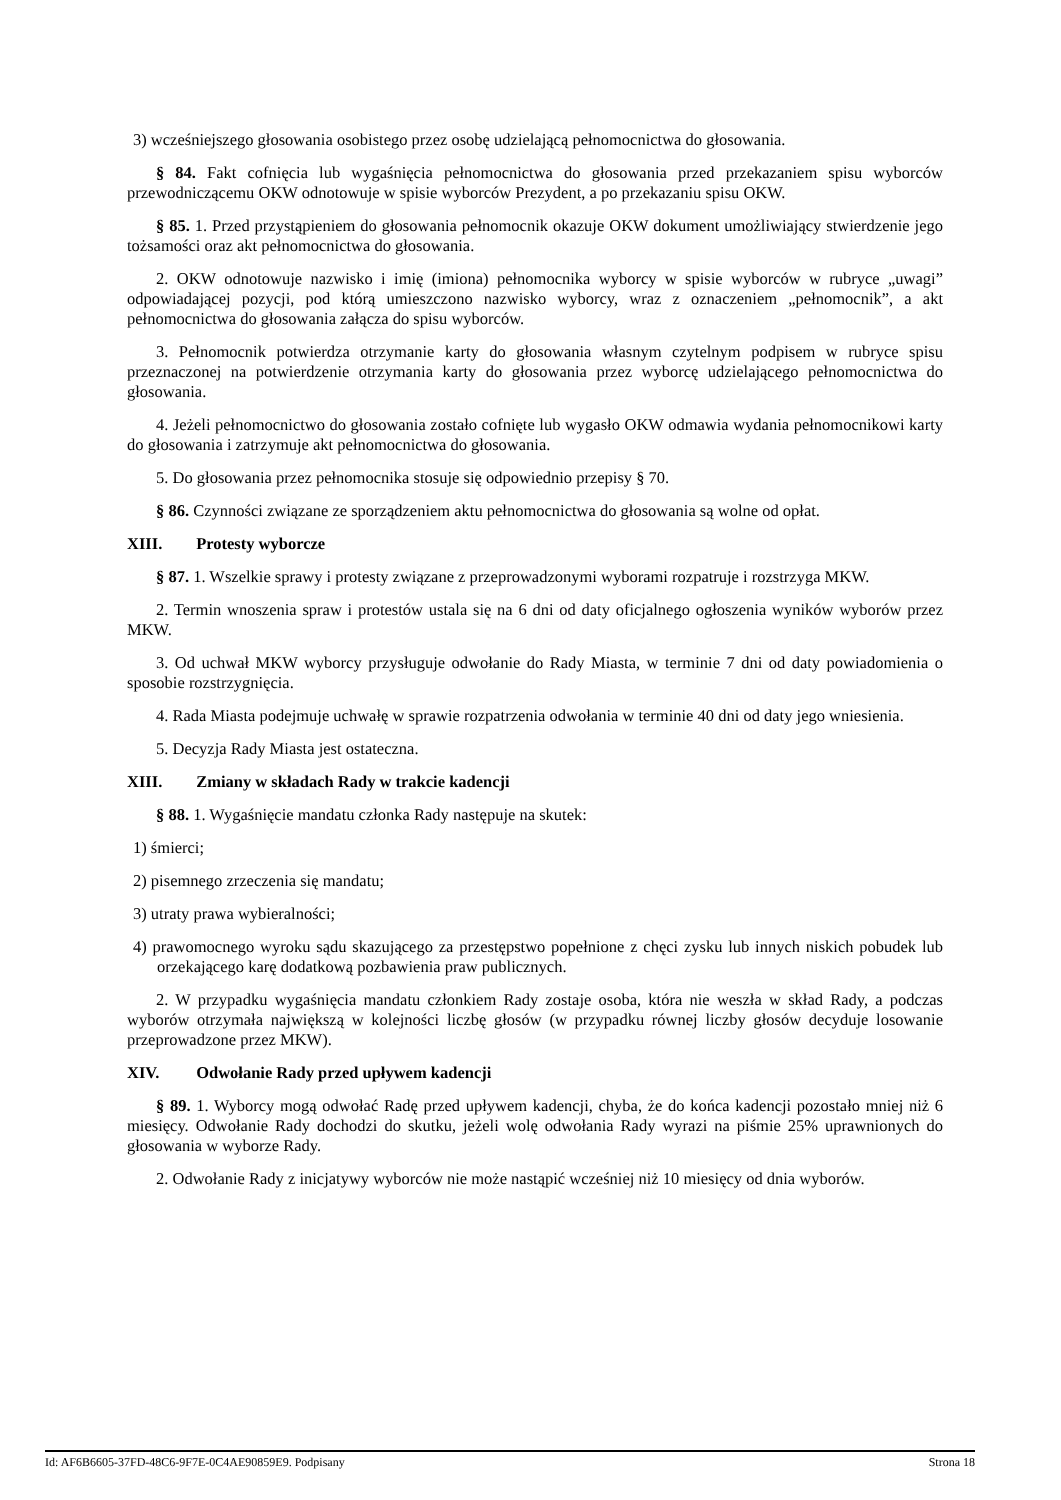3) wcześniejszego głosowania osobistego przez osobę udzielającą pełnomocnictwa do głosowania.
§ 84. Fakt cofnięcia lub wygaśnięcia pełnomocnictwa do głosowania przed przekazaniem spisu wyborców przewodniczącemu OKW odnotowuje w spisie wyborców Prezydent, a po przekazaniu spisu OKW.
§ 85. 1. Przed przystąpieniem do głosowania pełnomocnik okazuje OKW dokument umożliwiający stwierdzenie jego tożsamości oraz akt pełnomocnictwa do głosowania.
2. OKW odnotowuje nazwisko i imię (imiona) pełnomocnika wyborcy w spisie wyborców w rubryce „uwagi” odpowiadającej pozycji, pod którą umieszczono nazwisko wyborcy, wraz z oznaczeniem „pełnomocnik”, a akt pełnomocnictwa do głosowania załącza do spisu wyborców.
3. Pełnomocnik potwierdza otrzymanie karty do głosowania własnym czytelnym podpisem w rubryce spisu przeznaczonej na potwierdzenie otrzymania karty do głosowania przez wyborcę udzielającego pełnomocnictwa do głosowania.
4. Jeżeli pełnomocnictwo do głosowania zostało cofnięte lub wygasło OKW odmawia wydania pełnomocnikowi karty do głosowania i zatrzymuje akt pełnomocnictwa do głosowania.
5. Do głosowania przez pełnomocnika stosuje się odpowiednio przepisy § 70.
§ 86. Czynności związane ze sporządzeniem aktu pełnomocnictwa do głosowania są wolne od opłat.
XIII. Protesty wyborcze
§ 87. 1. Wszelkie sprawy i protesty związane z przeprowadzonymi wyborami rozpatruje i rozstrzyga MKW.
2. Termin wnoszenia spraw i protestów ustala się na 6 dni od daty oficjalnego ogłoszenia wyników wyborów przez MKW.
3. Od uchwał MKW wyborcy przysługuje odwołanie do Rady Miasta, w terminie 7 dni od daty powiadomienia o sposobie rozstrzygnięcia.
4. Rada Miasta podejmuje uchwałę w sprawie rozpatrzenia odwołania w terminie 40 dni od daty jego wniesienia.
5. Decyzja Rady Miasta jest ostateczna.
XIII. Zmiany w składach Rady w trakcie kadencji
§ 88. 1. Wygaśnięcie mandatu członka Rady następuje na skutek:
1) śmierci;
2) pisemnego zrzeczenia się mandatu;
3) utraty prawa wybieralności;
4) prawomocnego wyroku sądu skazującego za przestępstwo popełnione z chęci zysku lub innych niskich pobudek lub orzekającego karę dodatkową pozbawienia praw publicznych.
2. W przypadku wygaśnięcia mandatu członkiem Rady zostaje osoba, która nie weszła w skład Rady, a podczas wyborów otrzymała największą w kolejności liczbę głosów (w przypadku równej liczby głosów decyduje losowanie przeprowadzone przez MKW).
XIV. Odwołanie Rady przed upływem kadencji
§ 89. 1. Wyborcy mogą odwołać Radę przed upływem kadencji, chyba, że do końca kadencji pozostało mniej niż 6 miesięcy. Odwołanie Rady dochodzi do skutku, jeżeli wolę odwołania Rady wyrazi na piśmie 25% uprawnionych do głosowania w wyborze Rady.
2. Odwołanie Rady z inicjatywy wyborców nie może nastąpić wcześniej niż 10 miesięcy od dnia wyborów.
Id: AF6B6605-37FD-48C6-9F7E-0C4AE90859E9. Podpisany Strona 18